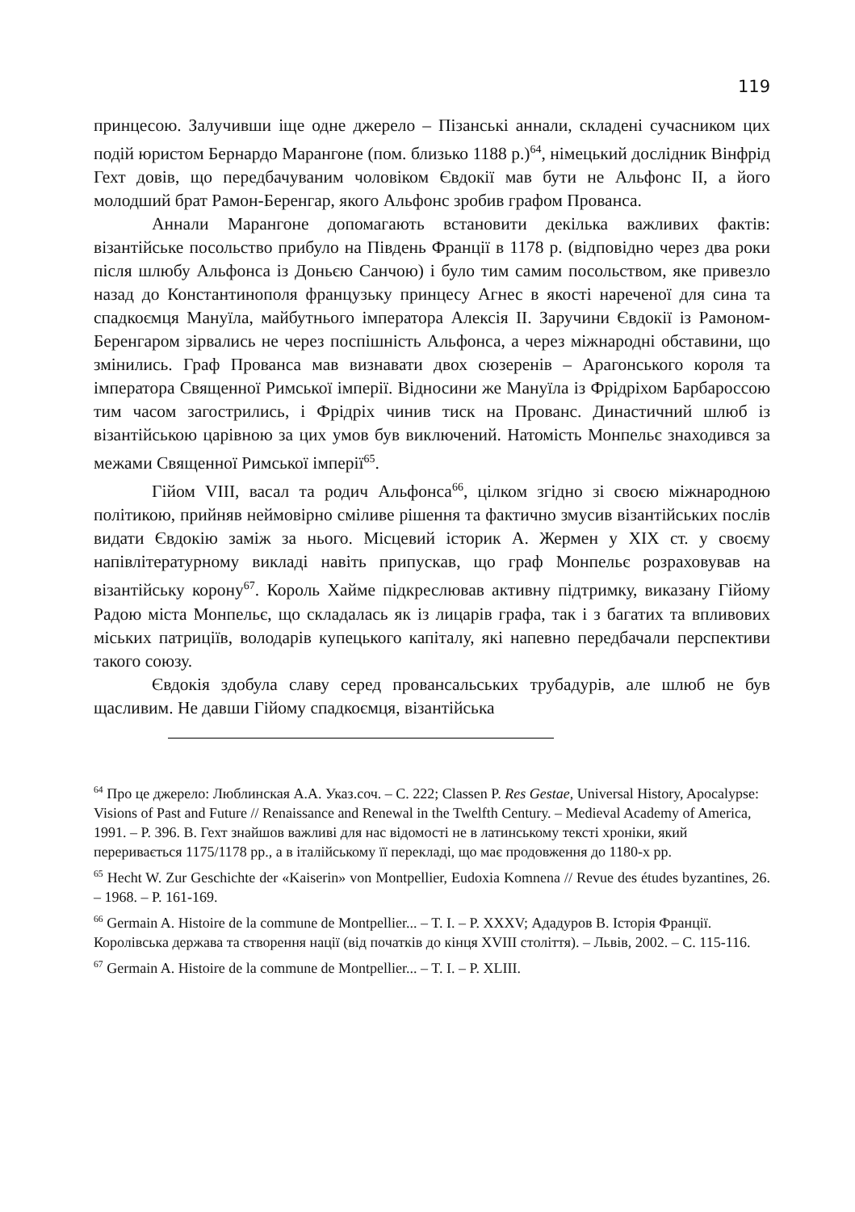119
принцесою. Залучивши іще одне джерело – Пізанські аннали, складені сучасником цих подій юристом Бернардо Марангоне (пом. близько 1188 р.)<sup>64</sup>, німецький дослідник Вінфрід Гехт довів, що передбачуваним чоловіком Євдокії мав бути не Альфонс II, а його молодший брат Рамон-Беренгар, якого Альфонс зробив графом Прованса.
Аннали Марангоне допомагають встановити декілька важливих фактів: візантійське посольство прибуло на Південь Франції в 1178 р. (відповідно через два роки після шлюбу Альфонса із Доньєю Санчою) і було тим самим посольством, яке привезло назад до Константинополя французьку принцесу Агнес в якості нареченої для сина та спадкоємця Мануїла, майбутнього імператора Алексія II. Заручини Євдокії із Рамоном-Беренгаром зірвались не через поспішність Альфонса, а через міжнародні обставини, що змінились. Граф Прованса мав визнавати двох сюзеренів – Арагонського короля та імператора Священної Римської імперії. Відносини же Мануїла із Фрідріхом Барбароссою тим часом загострились, і Фрідріх чинив тиск на Прованс. Династичний шлюб із візантійською царівною за цих умов був виключений. Натомість Монпельє знаходився за межами Священної Римської імперії<sup>65</sup>.
Гійом VIII, васал та родич Альфонса<sup>66</sup>, цілком згідно зі своєю міжнародною політикою, прийняв неймовірно сміливе рішення та фактично змусив візантійських послів видати Євдокію заміж за нього. Місцевий історик А. Жермен у XIX ст. у своєму напівлітературному викладі навіть припускав, що граф Монпельє розраховував на візантійську корону<sup>67</sup>. Король Хайме підкреслював активну підтримку, виказану Гійому Радою міста Монпельє, що складалась як із лицарів графа, так і з багатих та впливових міських патриціїв, володарів купецького капіталу, які напевно передбачали перспективи такого союзу.
Євдокія здобула славу серед провансальських трубадурів, але шлюб не був щасливим. Не давши Гійому спадкоємця, візантійська
<sup>64</sup> Про це джерело: Люблинская А.А. Указ.соч. – С. 222; Classen P. Res Gestae, Universal History, Apocalypse: Visions of Past and Future // Renaissance and Renewal in the Twelfth Century. – Medieval Academy of America, 1991. – P. 396. В. Гехт знайшов важливі для нас відомості не в латинському тексті хроніки, який переривається 1175/1178 рр., а в італійському її перекладі, що має продовження до 1180-х рр.
<sup>65</sup> Hecht W. Zur Geschichte der «Kaiserin» von Montpellier, Eudoxia Komnena // Revue des études byzantines, 26. – 1968. – P. 161-169.
<sup>66</sup> Germain A. Histoire de la commune de Montpellier... – T. I. – P. XXXV; Ададуров В. Історія Франції. Королівська держава та створення нації (від початків до кінця XVIII століття). – Львів, 2002. – С. 115-116.
<sup>67</sup> Germain A. Histoire de la commune de Montpellier... – T. I. – P. XLIII.